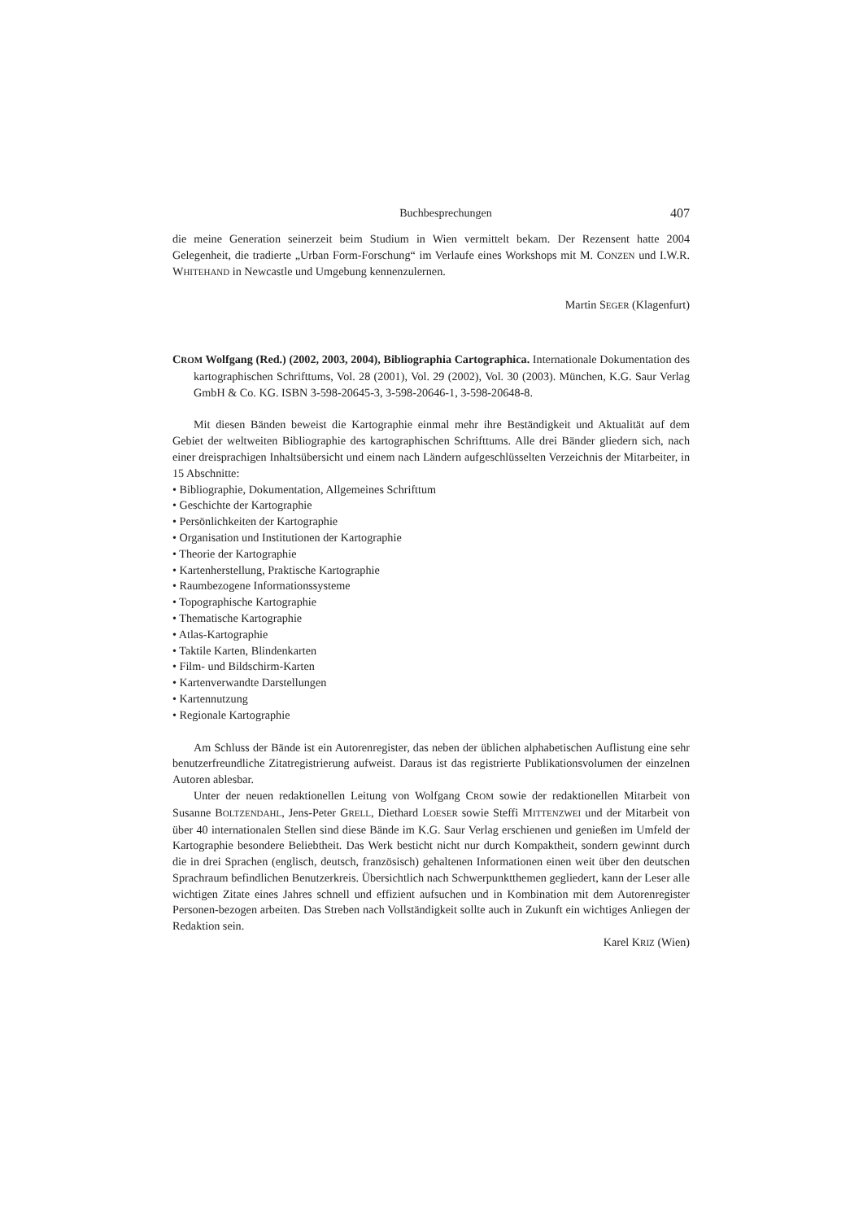Buchbesprechungen 407
die meine Generation seinerzeit beim Studium in Wien vermittelt bekam. Der Rezensent hatte 2004 Gelegenheit, die tradierte „Urban Form-Forschung“ im Verlaufe eines Workshops mit M. CONZEN und I.W.R. WHITEHAND in Newcastle und Umgebung kennenzulernen.
Martin SEGER (Klagenfurt)
CROM Wolfgang (Red.) (2002, 2003, 2004), Bibliographia Cartographica. Internationale Dokumentation des kartographischen Schrifttums, Vol. 28 (2001), Vol. 29 (2002), Vol. 30 (2003). München, K.G. Saur Verlag GmbH & Co. KG. ISBN 3-598-20645-3, 3-598-20646-1, 3-598-20648-8.
Mit diesen Bänden beweist die Kartographie einmal mehr ihre Beständigkeit und Aktualität auf dem Gebiet der weltweiten Bibliographie des kartographischen Schrifttums. Alle drei Bänder gliedern sich, nach einer dreisprachigen Inhaltsübersicht und einem nach Ländern aufgeschlüsselten Verzeichnis der Mitarbeiter, in 15 Abschnitte:
• Bibliographie, Dokumentation, Allgemeines Schrifttum
• Geschichte der Kartographie
• Persönlichkeiten der Kartographie
• Organisation und Institutionen der Kartographie
• Theorie der Kartographie
• Kartenherstellung, Praktische Kartographie
• Raumbezogene Informationssysteme
• Topographische Kartographie
• Thematische Kartographie
• Atlas-Kartographie
• Taktile Karten, Blindenkarten
• Film- und Bildschirm-Karten
• Kartenverwandte Darstellungen
• Kartennutzung
• Regionale Kartographie
Am Schluss der Bände ist ein Autorenregister, das neben der üblichen alphabetischen Auflistung eine sehr benutzerfreundliche Zitatregistrierung aufweist. Daraus ist das registrierte Publikationsvolumen der einzelnen Autoren ablesbar.
Unter der neuen redaktionellen Leitung von Wolfgang CROM sowie der redaktionellen Mitarbeit von Susanne BOLTZENDAHL, Jens-Peter GRELL, Diethard LOESER sowie Steffi MITTENZWEI und der Mitarbeit von über 40 internationalen Stellen sind diese Bände im K.G. Saur Verlag erschienen und genießen im Umfeld der Kartographie besondere Beliebtheit. Das Werk besticht nicht nur durch Kompaktheit, sondern gewinnt durch die in drei Sprachen (englisch, deutsch, französisch) gehaltenen Informationen einen weit über den deutschen Sprachraum befindlichen Benutzerkreis. Übersichtlich nach Schwerpunktthemen gegliedert, kann der Leser alle wichtigen Zitate eines Jahres schnell und effizient aufsuchen und in Kombination mit dem Autorenregister Personen-bezogen arbeiten. Das Streben nach Vollständigkeit sollte auch in Zukunft ein wichtiges Anliegen der Redaktion sein.
Karel KRIZ (Wien)